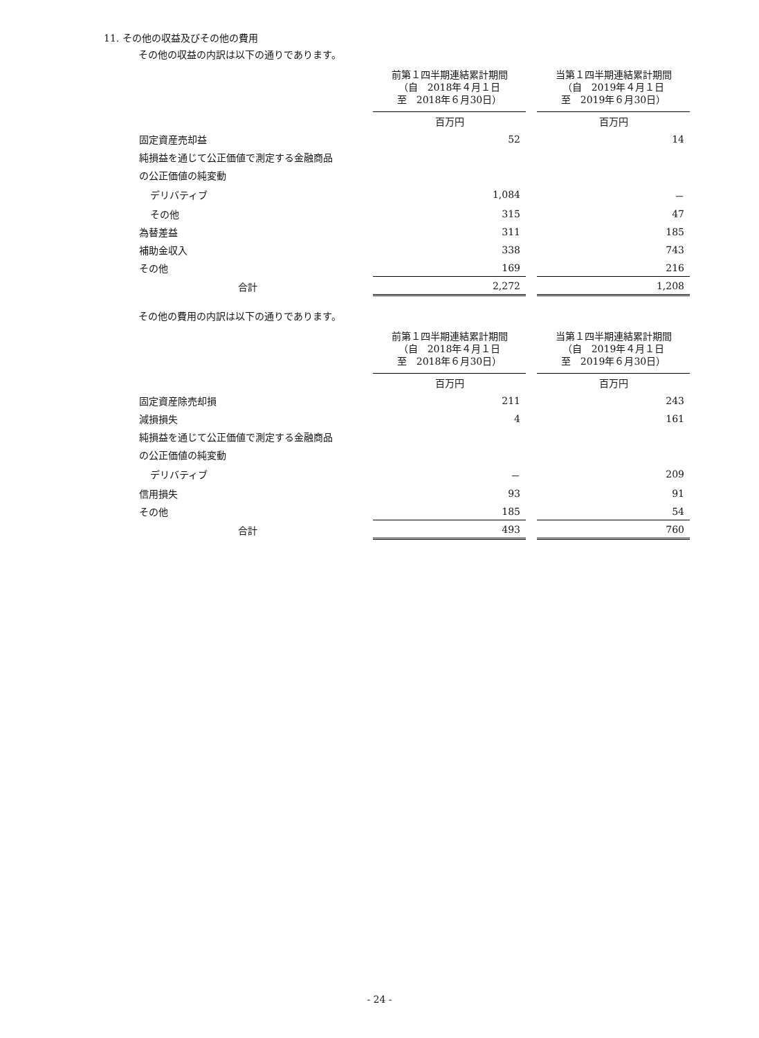11. その他の収益及びその他の費用
その他の収益の内訳は以下の通りであります。
| | 前第１四半期連結累計期間 （自 2018年４月１日 至 2018年６月30日） | 当第１四半期連結累計期間 （自 2019年４月１日 至 2019年６月30日） |
| --- | --- | --- |
| | 百万円 | 百万円 |
| 固定資産売却益 | 52 | 14 |
| 純損益を通じて公正価値で測定する金融商品 | | |
| の公正価値の純変動 | | |
| デリバティブ | 1,084 | － |
| その他 | 315 | 47 |
| 為替差益 | 311 | 185 |
| 補助金収入 | 338 | 743 |
| その他 | 169 | 216 |
| 合計 | 2,272 | 1,208 |
その他の費用の内訳は以下の通りであります。
| | 前第１四半期連結累計期間 （自 2018年４月１日 至 2018年６月30日） | 当第１四半期連結累計期間 （自 2019年４月１日 至 2019年６月30日） |
| --- | --- | --- |
| | 百万円 | 百万円 |
| 固定資産除売却損 | 211 | 243 |
| 減損損失 | 4 | 161 |
| 純損益を通じて公正価値で測定する金融商品 | | |
| の公正価値の純変動 | | |
| デリバティブ | － | 209 |
| 信用損失 | 93 | 91 |
| その他 | 185 | 54 |
| 合計 | 493 | 760 |
- 24 -